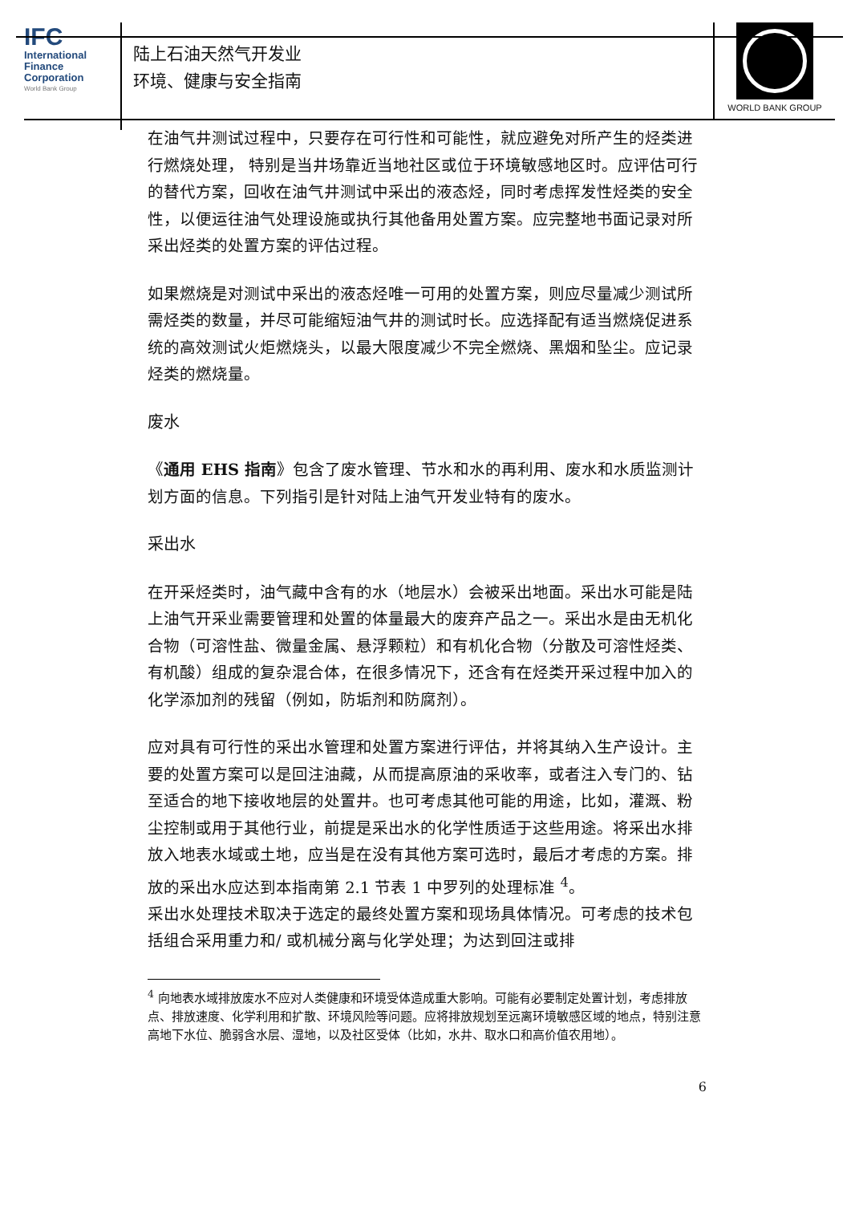IFC
International
Finance
Corporation
World Bank Group
陆上石油天然气开发业
环境、健康与安全指南
WORLD BANK GROUP
在油气井测试过程中，只要存在可行性和可能性，就应避免对所产生的烃类进行燃烧处理， 特别是当井场靠近当地社区或位于环境敏感地区时。应评估可行的替代方案，回收在油气井测试中采出的液态烃，同时考虑挥发性烃类的安全性，以便运往油气处理设施或执行其他备用处置方案。应完整地书面记录对所采出烃类的处置方案的评估过程。
如果燃烧是对测试中采出的液态烃唯一可用的处置方案，则应尽量减少测试所需烃类的数量，并尽可能缩短油气井的测试时长。应选择配有适当燃烧促进系统的高效测试火炬燃烧头，以最大限度减少不完全燃烧、黑烟和坠尘。应记录烃类的燃烧量。
废水
《通用 EHS 指南》包含了废水管理、节水和水的再利用、废水和水质监测计划方面的信息。下列指引是针对陆上油气开发业特有的废水。
采出水
在开采烃类时，油气藏中含有的水（地层水）会被采出地面。采出水可能是陆上油气开采业需要管理和处置的体量最大的废弃产品之一。采出水是由无机化合物（可溶性盐、微量金属、悬浮颗粒）和有机化合物（分散及可溶性烃类、有机酸）组成的复杂混合体，在很多情况下，还含有在烃类开采过程中加入的化学添加剂的残留（例如，防垢剂和防腐剂）。
应对具有可行性的采出水管理和处置方案进行评估，并将其纳入生产设计。主要的处置方案可以是回注油藏，从而提高原油的采收率，或者注入专门的、钻至适合的地下接收地层的处置井。也可考虑其他可能的用途，比如，灌溉、粉尘控制或用于其他行业，前提是采出水的化学性质适于这些用途。将采出水排放入地表水域或土地，应当是在没有其他方案可选时，最后才考虑的方案。排放的采出水应达到本指南第 2.1 节表 1 中罗列的处理标准 <sup>4</sup>。
采出水处理技术取决于选定的最终处置方案和现场具体情况。可考虑的技术包括组合采用重力和/ 或机械分离与化学处理；为达到回注或排
<sup>4</sup> 向地表水域排放废水不应对人类健康和环境受体造成重大影响。可能有必要制定处置计划，考虑排放点、排放速度、化学利用和扩散、环境风险等问题。应将排放规划至远离环境敏感区域的地点，特别注意高地下水位、脆弱含水层、湿地，以及社区受体（比如，水井、取水口和高价值农用地）。
6